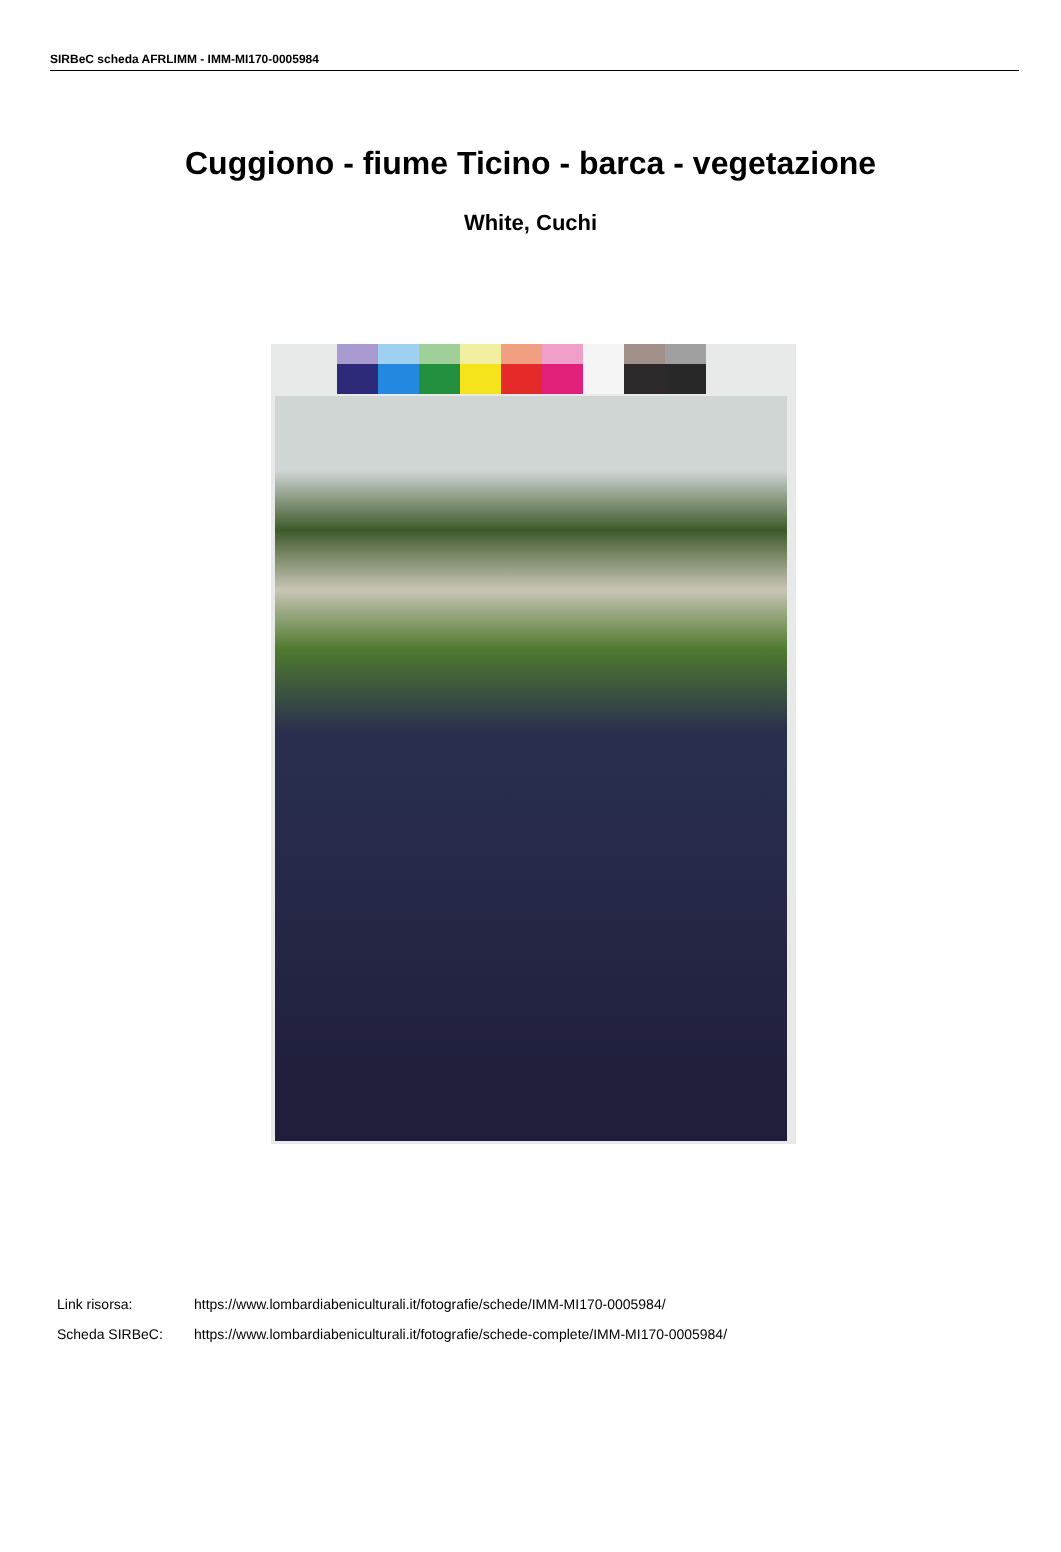SIRBeC scheda AFRLIMM - IMM-MI170-0005984
Cuggiono - fiume Ticino - barca - vegetazione
White, Cuchi
Link risorsa: https://www.lombardiabeniculturali.it/fotografie/schede/IMM-MI170-0005984/
Scheda SIRBeC: https://www.lombardiabeniculturali.it/fotografie/schede-complete/IMM-MI170-0005984/